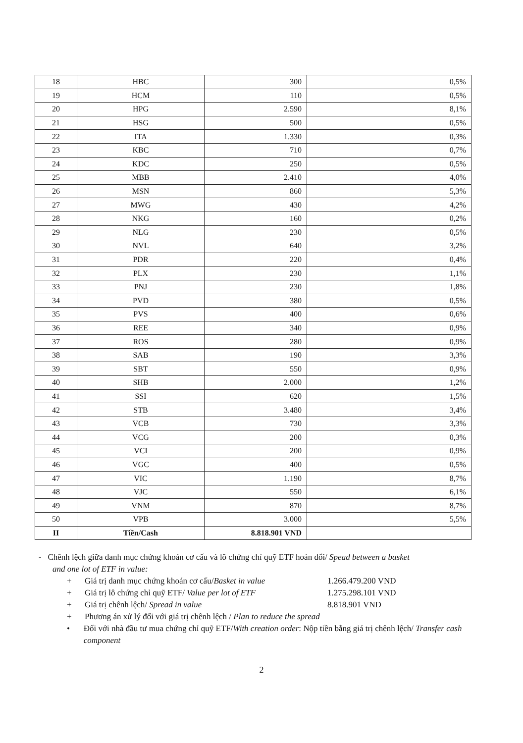| 18 | HBC | 300 | 0,5% |
| 19 | HCM | 110 | 0,5% |
| 20 | HPG | 2.590 | 8,1% |
| 21 | HSG | 500 | 0,5% |
| 22 | ITA | 1.330 | 0,3% |
| 23 | KBC | 710 | 0,7% |
| 24 | KDC | 250 | 0,5% |
| 25 | MBB | 2.410 | 4,0% |
| 26 | MSN | 860 | 5,3% |
| 27 | MWG | 430 | 4,2% |
| 28 | NKG | 160 | 0,2% |
| 29 | NLG | 230 | 0,5% |
| 30 | NVL | 640 | 3,2% |
| 31 | PDR | 220 | 0,4% |
| 32 | PLX | 230 | 1,1% |
| 33 | PNJ | 230 | 1,8% |
| 34 | PVD | 380 | 0,5% |
| 35 | PVS | 400 | 0,6% |
| 36 | REE | 340 | 0,9% |
| 37 | ROS | 280 | 0,9% |
| 38 | SAB | 190 | 3,3% |
| 39 | SBT | 550 | 0,9% |
| 40 | SHB | 2.000 | 1,2% |
| 41 | SSI | 620 | 1,5% |
| 42 | STB | 3.480 | 3,4% |
| 43 | VCB | 730 | 3,3% |
| 44 | VCG | 200 | 0,3% |
| 45 | VCI | 200 | 0,9% |
| 46 | VGC | 400 | 0,5% |
| 47 | VIC | 1.190 | 8,7% |
| 48 | VJC | 550 | 6,1% |
| 49 | VNM | 870 | 8,7% |
| 50 | VPB | 3.000 | 5,5% |
| II | Tiền/Cash | 8.818.901 VND | |
- Chênh lệch giữa danh mục chứng khoán cơ cấu và lô chứng chỉ quỹ ETF hoán đổi/ Spead between a basket
and one lot of ETF in value:
+ Giá trị danh mục chứng khoán cơ cấu/Basket in value 1.266.479.200 VND
+ Giá trị lô chứng chỉ quỹ ETF/ Value per lot of ETF 1.275.298.101 VND
+ Giá trị chênh lệch/ Spread in value 8.818.901 VND
+ Phương án xử lý đối với giá trị chênh lệch / Plan to reduce the spread
• Đối với nhà đầu tư mua chứng chỉ quỹ ETF/With creation order: Nộp tiền bằng giá trị chênh lệch/ Transfer cash component
2